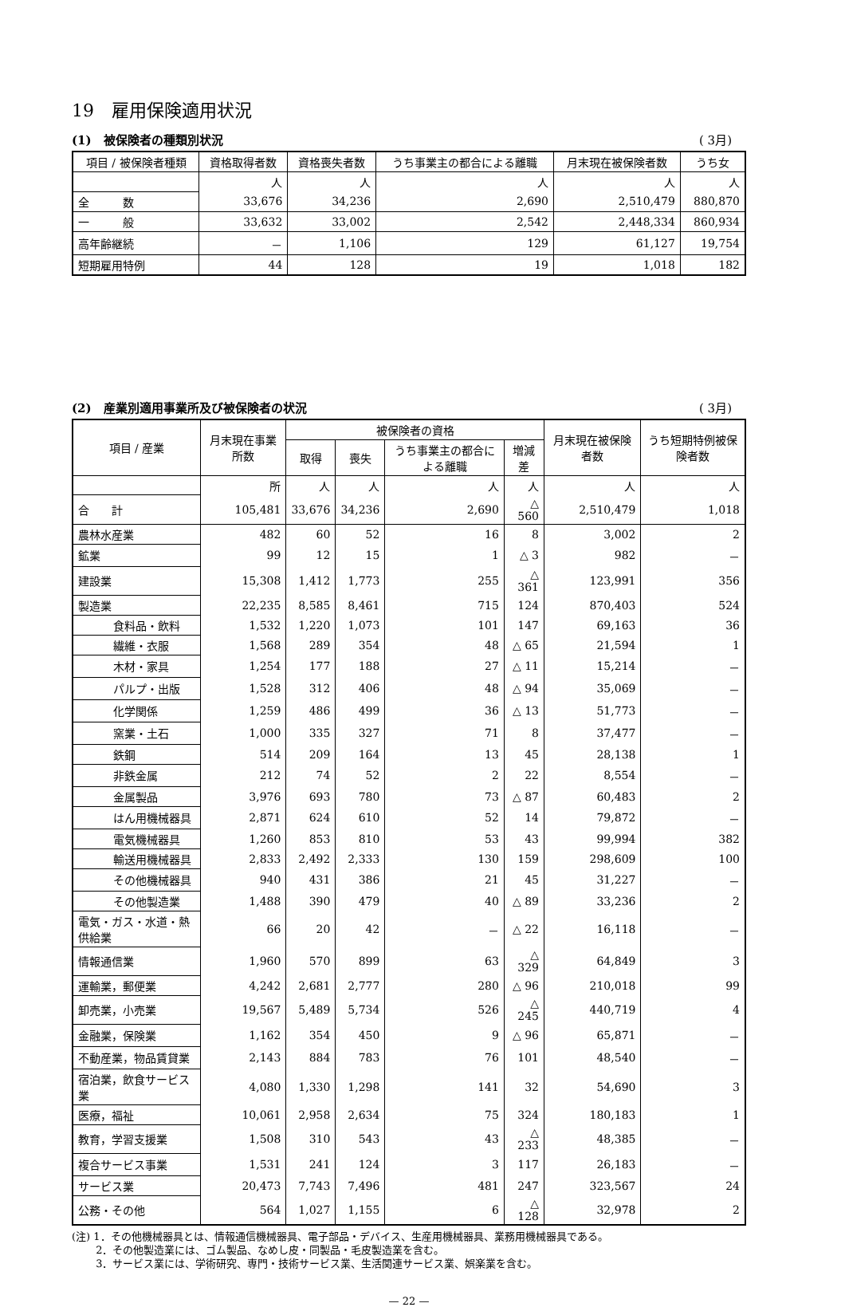19　雇用保険適用状況
(1)　被保険者の種類別状況 ( 3月)
| 項目 / 被保険者種類 | 資格取得者数 | 資格喪失者数 | うち事業主の都合による離職 | 月末現在被保険者数 | うち女 |
| --- | --- | --- | --- | --- | --- |
| | 人 | 人 | 人 | 人 | 人 |
| 全 数 | 33,676 | 34,236 | 2,690 | 2,510,479 | 880,870 |
| 一 般 | 33,632 | 33,002 | 2,542 | 2,448,334 | 860,934 |
| 高年齢継続 | － | 1,106 | 129 | 61,127 | 19,754 |
| 短期雇用特例 | 44 | 128 | 19 | 1,018 | 182 |
(2)　産業別適用事業所及び被保険者の状況 ( 3月)
| 項目 / 産業 | 月末現在事業所数 | 被保険者の資格 | | | | 月末現在被保険者数 | うち短期特例被保険者数 |
| --- | --- | --- | --- | --- | --- | --- | --- |
| | | 取得 | 喪失 | うち事業主の都合による離職 | 増減差 | | |
| | 所 | 人 | 人 | 人 | 人 | 人 | 人 |
| 合 計 | 105,481 | 33,676 | 34,236 | 2,690 | △ 560 | 2,510,479 | 1,018 |
| 農林水産業 | 482 | 60 | 52 | 16 | 8 | 3,002 | 2 |
| 鉱業 | 99 | 12 | 15 | 1 | △ 3 | 982 | － |
| 建設業 | 15,308 | 1,412 | 1,773 | 255 | △ 361 | 123,991 | 356 |
| 製造業 | 22,235 | 8,585 | 8,461 | 715 | 124 | 870,403 | 524 |
| 食料品・飲料 | 1,532 | 1,220 | 1,073 | 101 | 147 | 69,163 | 36 |
| 繊維・衣服 | 1,568 | 289 | 354 | 48 | △ 65 | 21,594 | 1 |
| 木材・家具 | 1,254 | 177 | 188 | 27 | △ 11 | 15,214 | － |
| パルプ・出版 | 1,528 | 312 | 406 | 48 | △ 94 | 35,069 | － |
| 化学関係 | 1,259 | 486 | 499 | 36 | △ 13 | 51,773 | － |
| 窯業・土石 | 1,000 | 335 | 327 | 71 | 8 | 37,477 | － |
| 鉄鋼 | 514 | 209 | 164 | 13 | 45 | 28,138 | 1 |
| 非鉄金属 | 212 | 74 | 52 | 2 | 22 | 8,554 | － |
| 金属製品 | 3,976 | 693 | 780 | 73 | △ 87 | 60,483 | 2 |
| はん用機械器具 | 2,871 | 624 | 610 | 52 | 14 | 79,872 | － |
| 電気機械器具 | 1,260 | 853 | 810 | 53 | 43 | 99,994 | 382 |
| 輸送用機械器具 | 2,833 | 2,492 | 2,333 | 130 | 159 | 298,609 | 100 |
| その他機械器具 | 940 | 431 | 386 | 21 | 45 | 31,227 | － |
| その他製造業 | 1,488 | 390 | 479 | 40 | △ 89 | 33,236 | 2 |
| 電気・ガス・水道・熱供給業 | 66 | 20 | 42 | － | △ 22 | 16,118 | － |
| 情報通信業 | 1,960 | 570 | 899 | 63 | △ 329 | 64,849 | 3 |
| 運輸業，郵便業 | 4,242 | 2,681 | 2,777 | 280 | △ 96 | 210,018 | 99 |
| 卸売業，小売業 | 19,567 | 5,489 | 5,734 | 526 | △ 245 | 440,719 | 4 |
| 金融業，保険業 | 1,162 | 354 | 450 | 9 | △ 96 | 65,871 | － |
| 不動産業，物品賃貸業 | 2,143 | 884 | 783 | 76 | 101 | 48,540 | － |
| 宿泊業，飲食サービス業 | 4,080 | 1,330 | 1,298 | 141 | 32 | 54,690 | 3 |
| 医療，福祉 | 10,061 | 2,958 | 2,634 | 75 | 324 | 180,183 | 1 |
| 教育，学習支援業 | 1,508 | 310 | 543 | 43 | △ 233 | 48,385 | － |
| 複合サービス事業 | 1,531 | 241 | 124 | 3 | 117 | 26,183 | － |
| サービス業 | 20,473 | 7,743 | 7,496 | 481 | 247 | 323,567 | 24 |
| 公務・その他 | 564 | 1,027 | 1,155 | 6 | △ 128 | 32,978 | 2 |
(注) 1．その他機械器具とは、情報通信機械器具、電子部品・デバイス、生産用機械器具、業務用機械器具である。
　　 2．その他製造業には、ゴム製品、なめし皮・同製品・毛皮製造業を含む。
　　 3．サービス業には、学術研究、専門・技術サービス業、生活関連サービス業、娯楽業を含む。
— 22 —